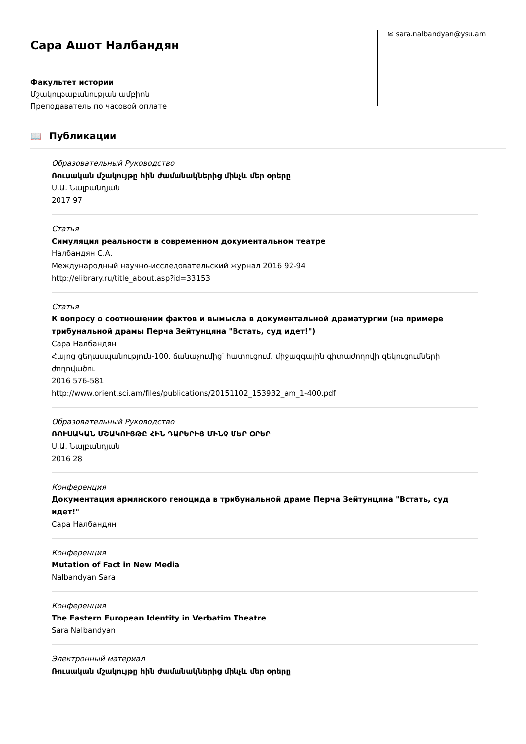Сара Ашот Налбандян
Факультет истории
Մշակութաբանության ամբիոն
Преподаватель по часовой оплате
✉ sara.nalbandyan@ysu.am
📖 Публикации
Образовательный Руководство
Ռուսական մշակույթը հին ժամանակներից մինչև մեր օրերը
Ս.Ա. Նալբանդյան
2017 97
Статья
Симуляция реальности в современном документальном театре
Налбандян С.А.
Международный научно-исследовательский журнал 2016 92-94
http://elibrary.ru/title_about.asp?id=33153
Статья
К вопросу о соотношении фактов и вымысла в документальной драматургии (на примере трибунальной драмы Перча Зейтунцяна "Встать, суд идет!")
Сара Налбандян
Հայոց ցեղասպանություն-100. ճանաչումից՝ հատուցում. միջազգային գիտաժողովի զեկուցումների ժողովածու
2016 576-581
http://www.orient.sci.am/files/publications/20151102_153932_am_1-400.pdf
Образовательный Руководство
ՌՈՒՍԱԿԱՆ ՄՇԱԿՈՒՅԹԸ ՀԻՆ ԴԱՐԵՐԻՑ ՄԻՆՉ ՄԵՐ ՕՐԵՐ
Ս.Ա. Նալբանդյան
2016 28
Конференция
Документация армянского геноцида в трибунальной драме Перча Зейтунцяна "Встать, суд идет!"
Сара Налбандян
Конференция
Mutation of Fact in New Media
Nalbandyan Sara
Конференция
The Eastern European Identity in Verbatim Theatre
Sara Nalbandyan
Электронный материал
Ռուսական մշակույթը հին ժամանակներից մինչև մեր օրերը